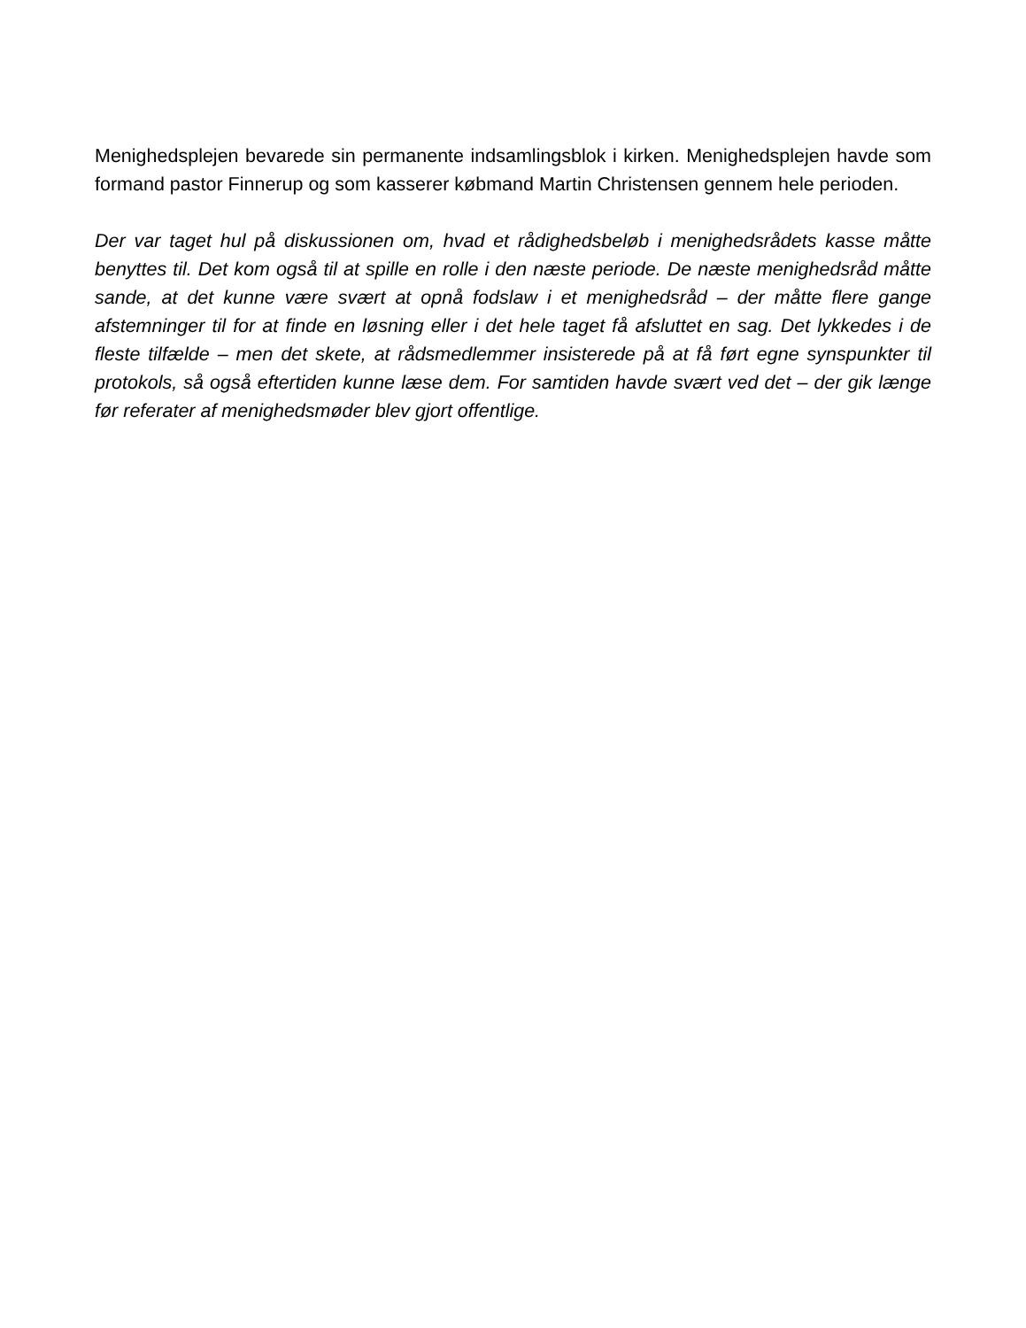Menighedsplejen bevarede sin permanente indsamlingsblok i kirken. Menighedsplejen havde som formand pastor Finnerup og som kasserer købmand Martin Christensen gennem hele perioden.
Der var taget hul på diskussionen om, hvad et rådighedsbeløb i menighedsrådets kasse måtte benyttes til. Det kom også til at spille en rolle i den næste periode. De næste menighedsråd måtte sande, at det kunne være svært at opnå fodslaw i et menighedsråd – der måtte flere gange afstemninger til for at finde en løsning eller i det hele taget få afsluttet en sag. Det lykkedes i de fleste tilfælde – men det skete, at rådsmedlemmer insisterede på at få ført egne synspunkter til protokols, så også eftertiden kunne læse dem. For samtiden havde svært ved det – der gik længe før referater af menighedsmøder blev gjort offentlige.